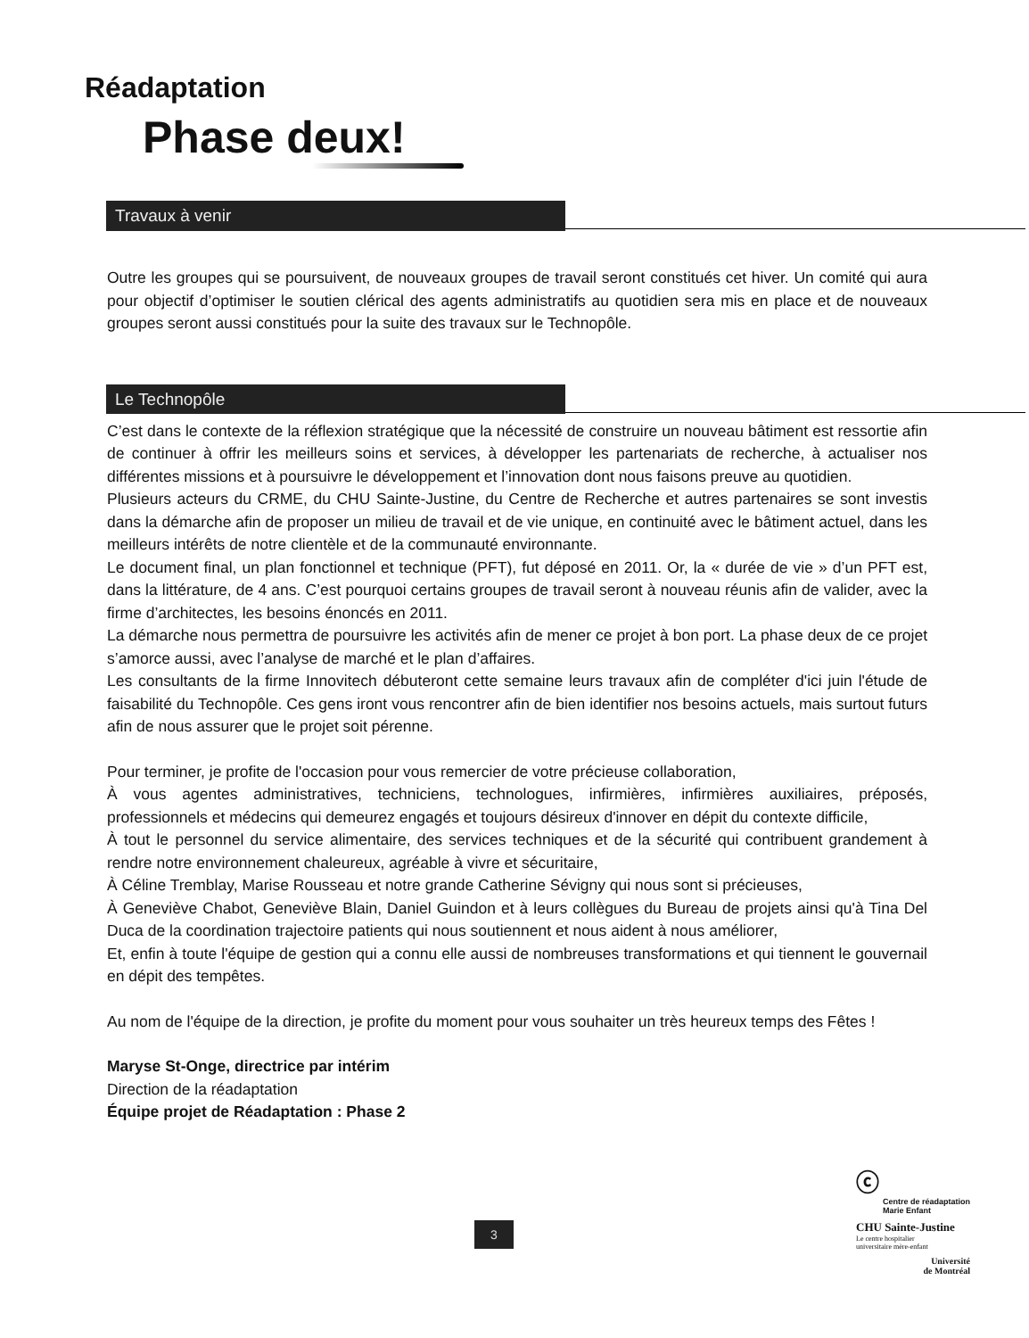Réadaptation
Phase deux!
Travaux à venir
Outre les groupes qui se poursuivent, de nouveaux groupes de travail seront constitués cet hiver. Un comité qui aura pour objectif d’optimiser le soutien clérical des agents administratifs au quotidien sera mis en place et de nouveaux groupes seront aussi constitués pour la suite des travaux sur le Technopôle.
Le Technopôle
C’est dans le contexte de la réflexion stratégique que la nécessité de construire un nouveau bâtiment est ressortie afin de continuer à offrir les meilleurs soins et services, à développer les partenariats de recherche, à actualiser nos différentes missions et à poursuivre le développement et l’innovation dont nous faisons preuve au quotidien.
Plusieurs acteurs du CRME, du CHU Sainte-Justine, du Centre de Recherche et autres partenaires se sont investis dans la démarche afin de proposer un milieu de travail et de vie unique, en continuité avec le bâtiment actuel, dans les meilleurs intérêts de notre clientèle et de la communauté environnante.
Le document final, un plan fonctionnel et technique (PFT), fut déposé en 2011. Or, la « durée de vie » d’un PFT est, dans la littérature, de 4 ans. C’est pourquoi certains groupes de travail seront à nouveau réunis afin de valider, avec la firme d’architectes, les besoins énoncés en 2011.
La démarche nous permettra de poursuivre les activités afin de mener ce projet à bon port. La phase deux de ce projet s’amorce aussi, avec l’analyse de marché et le plan d’affaires.
Les consultants de la firme Innovitech débuteront cette semaine leurs travaux afin de compléter d'ici juin l'étude de faisabilité du Technopôle. Ces gens iront vous rencontrer afin de bien identifier nos besoins actuels, mais surtout futurs afin de nous assurer que le projet soit pérenne.
Pour terminer, je profite de l'occasion pour vous remercier de votre précieuse collaboration,
À vous agentes administratives, techniciens, technologues, infirmières, infirmières auxiliaires, préposés, professionnels et médecins qui demeurez engagés et toujours désireux d'innover en dépit du contexte difficile,
À tout le personnel du service alimentaire, des services techniques et de la sécurité qui contribuent grandement à rendre notre environnement chaleureux, agréable à vivre et sécuritaire,
À Céline Tremblay, Marise Rousseau et notre grande Catherine Sévigny qui nous sont si précieuses,
À Geneviève Chabot, Geneviève Blain, Daniel Guindon et à leurs collègues du Bureau de projets ainsi qu'à Tina Del Duca de la coordination trajectoire patients qui nous soutiennent et nous aident à nous améliorer,
Et, enfin à toute l'équipe de gestion qui a connu elle aussi de nombreuses transformations et qui tiennent le gouvernail en dépit des tempêtes.
Au nom de l'équipe de la direction, je profite du moment pour vous souhaiter un très heureux temps des Fêtes !
Maryse St-Onge, directrice par intérim
Direction de la réadaptation
Équipe projet de Réadaptation : Phase 2
3
ⓒ
Centre de réadaptation
Marie Enfant
CHU Sainte-Justine
Le centre hospitalier
universitaire mère-enfant
Université
de Montréal